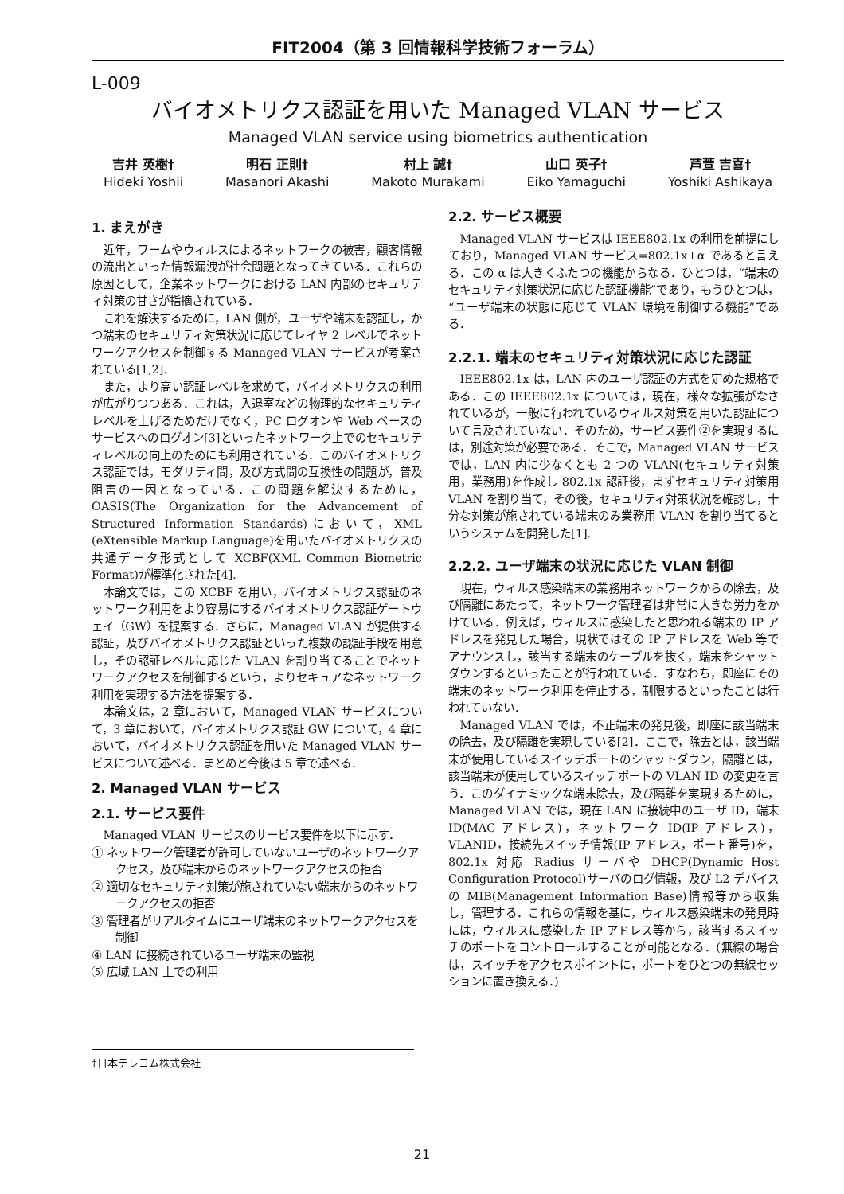FIT2004（第 3 回情報科学技術フォーラム）
L-009
バイオメトリクス認証を用いた Managed VLAN サービス
Managed VLAN service using biometrics authentication
吉井 英樹†
Hideki Yoshii
明石 正則†
Masanori Akashi
村上 誠†
Makoto Murakami
山口 英子†
Eiko Yamaguchi
芦萱 吉喜†
Yoshiki Ashikaya
1. まえがき
近年，ワームやウィルスによるネットワークの被害，顧客情報の流出といった情報漏洩が社会問題となってきている．これらの原因として，企業ネットワークにおける LAN 内部のセキュリティ対策の甘さが指摘されている．
これを解決するために，LAN 側が，ユーザや端末を認証し，かつ端末のセキュリティ対策状況に応じてレイヤ 2 レベルでネットワークアクセスを制御する Managed VLAN サービスが考案されている[1,2].
また，より高い認証レベルを求めて，バイオメトリクスの利用が広がりつつある．これは，入退室などの物理的なセキュリティレベルを上げるためだけでなく，PC ログオンや Web ベースのサービスへのログオン[3]といったネットワーク上でのセキュリティレベルの向上のためにも利用されている．このバイオメトリクス認証では，モダリティ間，及び方式間の互換性の問題が，普及阻害の一因となっている．この問題を解決するために，OASIS(The Organization for the Advancement of Structured Information Standards)において，XML (eXtensible Markup Language)を用いたバイオメトリクスの共通データ形式として XCBF(XML Common Biometric Format)が標準化された[4].
本論文では，この XCBF を用い，バイオメトリクス認証のネットワーク利用をより容易にするバイオメトリクス認証ゲートウェイ（GW）を提案する．さらに，Managed VLAN が提供する認証，及びバイオメトリクス認証といった複数の認証手段を用意し，その認証レベルに応じた VLAN を割り当てることでネットワークアクセスを制御するという，よりセキュアなネットワーク利用を実現する方法を提案する．
本論文は，2 章において，Managed VLAN サービスについて，3 章において，バイオメトリクス認証 GW について，4 章において，バイオメトリクス認証を用いた Managed VLAN サービスについて述べる．まとめと今後は 5 章で述べる．
2. Managed VLAN サービス
2.1. サービス要件
Managed VLAN サービスのサービス要件を以下に示す．
① ネットワーク管理者が許可していないユーザのネットワークアクセス，及び端末からのネットワークアクセスの拒否
② 適切なセキュリティ対策が施されていない端末からのネットワークアクセスの拒否
③ 管理者がリアルタイムにユーザ端末のネットワークアクセスを制御
④ LAN に接続されているユーザ端末の監視
⑤ 広域 LAN 上での利用
2.2. サービス概要
Managed VLAN サービスは IEEE802.1x の利用を前提にしており，Managed VLAN サービス=802.1x+α であると言える．この α は大きくふたつの機能からなる．ひとつは，“端末のセキュリティ対策状況に応じた認証機能”であり，もうひとつは，“ユーザ端末の状態に応じて VLAN 環境を制御する機能”である．
2.2.1. 端末のセキュリティ対策状況に応じた認証
IEEE802.1x は，LAN 内のユーザ認証の方式を定めた規格である．この IEEE802.1x については，現在，様々な拡張がなされているが，一般に行われているウィルス対策を用いた認証について言及されていない．そのため，サービス要件②を実現するには，別途対策が必要である．そこで，Managed VLAN サービスでは，LAN 内に少なくとも 2 つの VLAN(セキュリティ対策用，業務用)を作成し 802.1x 認証後，まずセキュリティ対策用 VLAN を割り当て，その後，セキュリティ対策状況を確認し，十分な対策が施されている端末のみ業務用 VLAN を割り当てるというシステムを開発した[1].
2.2.2. ユーザ端末の状況に応じた VLAN 制御
現在，ウィルス感染端末の業務用ネットワークからの除去，及び隔離にあたって，ネットワーク管理者は非常に大きな労力をかけている．例えば，ウィルスに感染したと思われる端末の IP アドレスを発見した場合，現状ではその IP アドレスを Web 等でアナウンスし，該当する端末のケーブルを抜く，端末をシャットダウンするといったことが行われている．すなわち，即座にその端末のネットワーク利用を停止する，制限するといったことは行われていない．
Managed VLAN では，不正端末の発見後，即座に該当端末の除去，及び隔離を実現している[2]．ここで，除去とは，該当端末が使用しているスイッチポートのシャットダウン，隔離とは，該当端末が使用しているスイッチポートの VLAN ID の変更を言う．このダイナミックな端末除去，及び隔離を実現するために，Managed VLAN では，現在 LAN に接続中のユーザ ID，端末 ID(MAC アドレス)，ネットワーク ID(IP アドレス)，VLANID，接続先スイッチ情報(IP アドレス，ポート番号)を，802.1x 対応 Radius サーバや DHCP(Dynamic Host Configuration Protocol)サーバのログ情報，及び L2 デバイスの MIB(Management Information Base)情報等から収集し，管理する．これらの情報を基に，ウィルス感染端末の発見時には，ウィルスに感染した IP アドレス等から，該当するスイッチのポートをコントロールすることが可能となる．(無線の場合は，スイッチをアクセスポイントに，ポートをひとつの無線セッションに置き換える．)
†日本テレコム株式会社
21